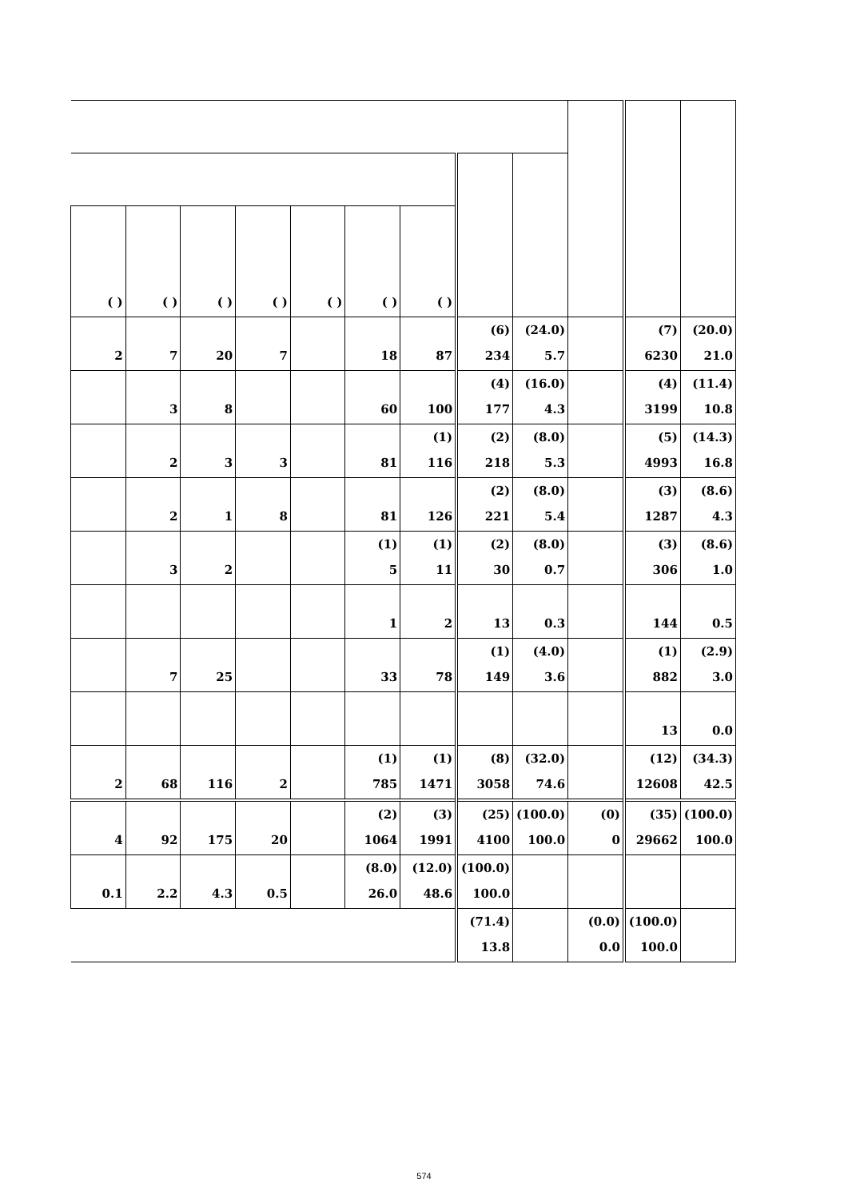| ( ) | ( ) | ( ) | ( ) | ( ) | ( ) | ( ) | | | | | |
| 2 | 7 | 20 | 7 | | 18 | 87 | (6) 234 | (24.0) 5.7 | | (7) 6230 | (20.0) 21.0 |
| | 3 | 8 | | | 60 | 100 | (4) 177 | (16.0) 4.3 | | (4) 3199 | (11.4) 10.8 |
| | 2 | 3 | 3 | | 81 | (1) 116 | (2) 218 | (8.0) 5.3 | | (5) 4993 | (14.3) 16.8 |
| | 2 | 1 | 8 | | 81 | 126 | (2) 221 | (8.0) 5.4 | | (3) 1287 | (8.6) 4.3 |
| | 3 | 2 | | | (1) 5 | (1) 11 | (2) 30 | (8.0) 0.7 | | (3) 306 | (8.6) 1.0 |
| | | | | | 1 | 2 | 13 | 0.3 | | 144 | 0.5 |
| | 7 | 25 | | | 33 | 78 | (1) 149 | (4.0) 3.6 | | (1) 882 | (2.9) 3.0 |
| | | | | | | | | | | 13 | 0.0 |
| 2 | 68 | 116 | 2 | | (1) 785 | (1) 1471 | (8) 3058 | (32.0) 74.6 | | (12) 12608 | (34.3) 42.5 |
| 4 | 92 | 175 | 20 | | (2) 1064 | (3) 1991 | (25) 4100 | (100.0) 100.0 | (0) 0 | (35) 29662 | (100.0) 100.0 |
| 0.1 | 2.2 | 4.3 | 0.5 | | (8.0) 26.0 | (12.0) 48.6 | (100.0) 100.0 | | | | |
| | | | | | | | (71.4) 13.8 | | (0.0) 0.0 | (100.0) 100.0 | |
574